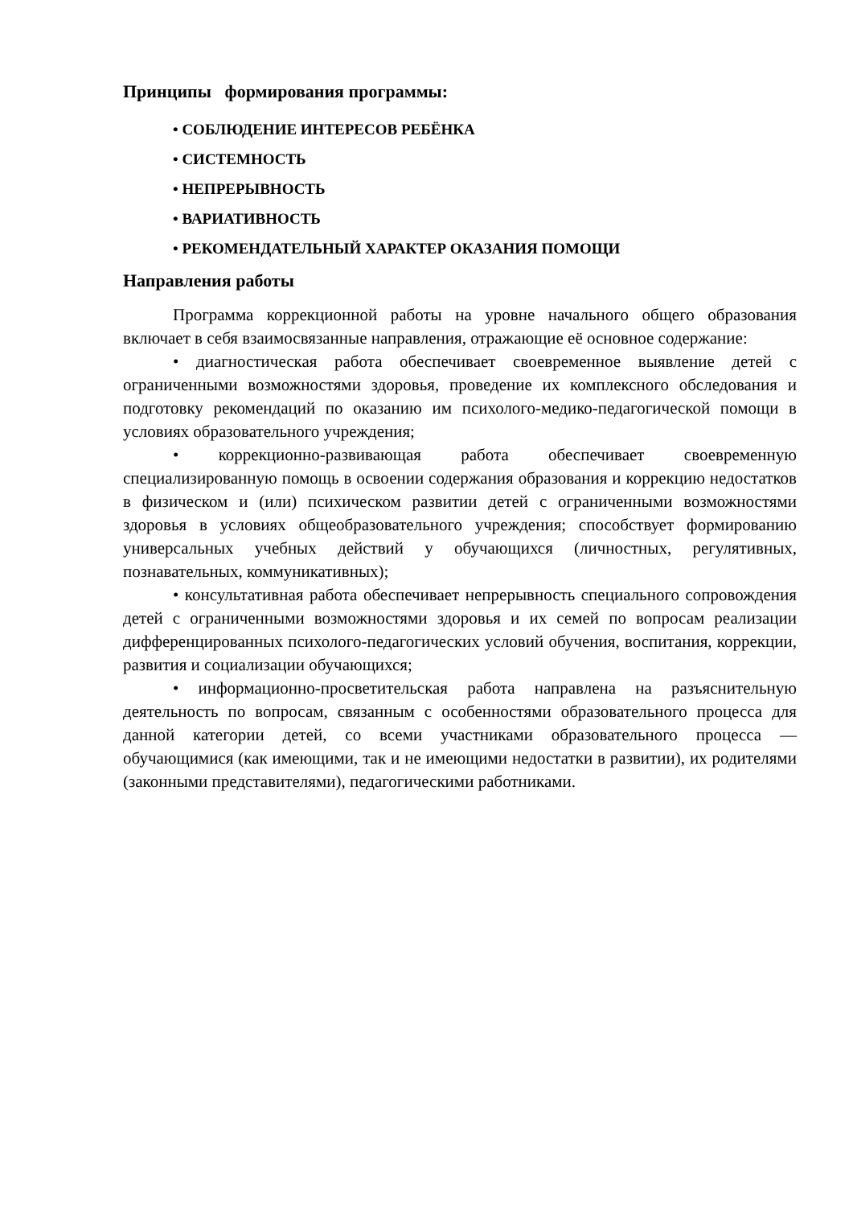Принципы формирования программы:
• СОБЛЮДЕНИЕ ИНТЕРЕСОВ РЕБЁНКА
• СИСТЕМНОСТЬ
• НЕПРЕРЫВНОСТЬ
• ВАРИАТИВНОСТЬ
• РЕКОМЕНДАТЕЛЬНЫЙ ХАРАКТЕР ОКАЗАНИЯ ПОМОЩИ
Направления работы
Программа коррекционной работы на уровне начального общего образования включает в себя взаимосвязанные направления, отражающие её основное содержание:
• диагностическая работа обеспечивает своевременное выявление детей с ограниченными возможностями здоровья, проведение их комплексного обследования и подготовку рекомендаций по оказанию им психолого-медико-педагогической помощи в условиях образовательного учреждения;
• коррекционно-развивающая работа обеспечивает своевременную специализированную помощь в освоении содержания образования и коррекцию недостатков в физическом и (или) психическом развитии детей с ограниченными возможностями здоровья в условиях общеобразовательного учреждения; способствует формированию универсальных учебных действий у обучающихся (личностных, регулятивных, познавательных, коммуникативных);
• консультативная работа обеспечивает непрерывность специального сопровождения детей с ограниченными возможностями здоровья и их семей по вопросам реализации дифференцированных психолого-педагогических условий обучения, воспитания, коррекции, развития и социализации обучающихся;
• информационно-просветительская работа направлена на разъяснительную деятельность по вопросам, связанным с особенностями образовательного процесса для данной категории детей, со всеми участниками образовательного процесса — обучающимися (как имеющими, так и не имеющими недостатки в развитии), их родителями (законными представителями), педагогическими работниками.